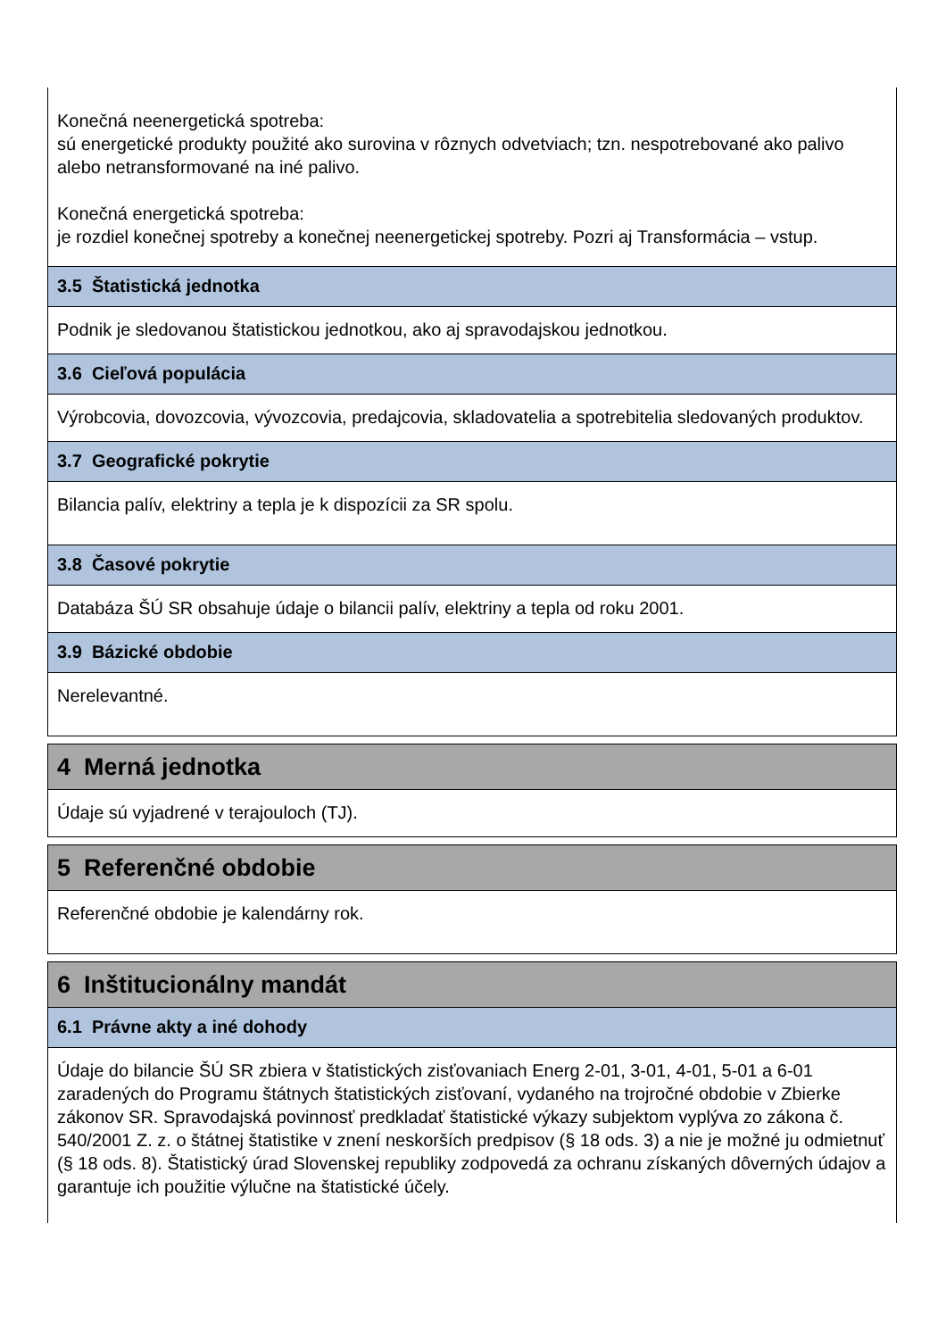Konečná neenergetická spotreba:
sú energetické produkty použité ako surovina v rôznych odvetviach; tzn. nespotrebované ako palivo alebo netransformované na iné palivo.
Konečná energetická spotreba:
je rozdiel konečnej spotreby a konečnej neenergetickej spotreby. Pozri aj Transformácia – vstup.
3.5 Štatistická jednotka
Podnik je sledovanou štatistickou jednotkou, ako aj spravodajskou jednotkou.
3.6 Cieľová populácia
Výrobcovia, dovozcovia, vývozcovia, predajcovia, skladovatelia a spotrebitelia sledovaných produktov.
3.7 Geografické pokrytie
Bilancia palív, elektriny a tepla je k dispozícii za SR spolu.
3.8 Časové pokrytie
Databáza ŠÚ SR obsahuje údaje o bilancii palív, elektriny a tepla od roku 2001.
3.9 Bázické obdobie
Nerelevantné.
4 Merná jednotka
Údaje sú vyjadrené v terajouloch (TJ).
5 Referenčné obdobie
Referenčné obdobie je kalendárny rok.
6 Inštitucionálny mandát
6.1 Právne akty a iné dohody
Údaje do bilancie ŠÚ SR zbiera v štatistických zisťovaniach Energ 2-01, 3-01, 4-01, 5-01 a 6-01 zaradených do Programu štátnych štatistických zisťovaní, vydaného na trojročné obdobie v Zbierke zákonov SR. Spravodajská povinnosť predkladať štatistické výkazy subjektom vyplýva zo zákona č. 540/2001 Z. z. o štátnej štatistike v znení neskorších predpisov (§ 18 ods. 3) a nie je možné ju odmietnuť (§ 18 ods. 8). Štatistický úrad Slovenskej republiky zodpovedá za ochranu získaných dôverných údajov a garantuje ich použitie výlučne na štatistické účely.